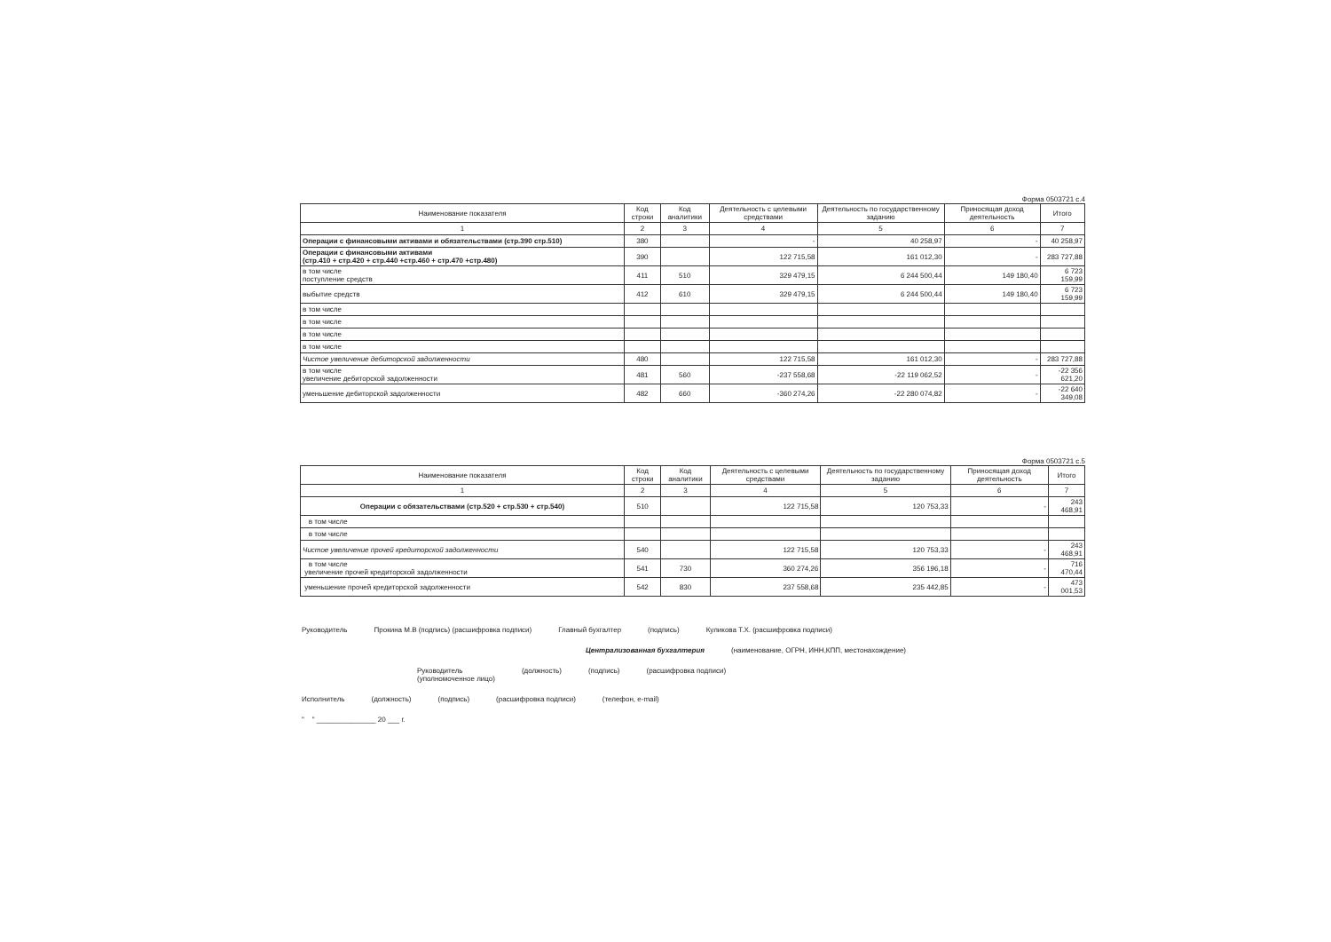Форма 0503721 с.4
| Наименование показателя | Код строки | Код аналитики | Деятельность с целевыми средствами | Деятельность по государственному заданию | Приносящая доход деятельность | Итого |
| --- | --- | --- | --- | --- | --- | --- |
| 1 | 2 | 3 | 4 | 5 | 6 | 7 |
| Операции с финансовыми активами и обязательствами (стр.390 стр.510) | 380 | | - | 40 258,97 | - | 40 258,97 |
| Операции с финансовыми активами (стр.410 + стр.420 + стр.440 +стр.460 + стр.470 +стр.480) | 390 | | 122 715,58 | 161 012,30 | - | 283 727,88 |
| в том числе поступление средств | 411 | 510 | 329 479,15 | 6 244 500,44 | 149 180,40 | 6 723 159,99 |
| выбытие средств | 412 | 610 | 329 479,15 | 6 244 500,44 | 149 180,40 | 6 723 159,99 |
| в том числе | | | | | | |
| в том числе | | | | | | |
| в том числе | | | | | | |
| в том числе | | | | | | |
| Чистое увеличение дебиторской задолженности | 480 | | 122 715,58 | 161 012,30 | - | 283 727,88 |
| в том числе увеличение дебиторской задолженности | 481 | 560 | -237 558,68 | -22 119 062,52 | - | -22 356 621,20 |
| уменьшение дебиторской задолженности | 482 | 660 | -360 274,26 | -22 280 074,82 | - | -22 640 349,08 |
Форма 0503721 с.5
| Наименование показателя | Код строки | Код аналитики | Деятельность с целевыми средствами | Деятельность по государственному заданию | Приносящая доход деятельность | Итого |
| --- | --- | --- | --- | --- | --- | --- |
| 1 | 2 | 3 | 4 | 5 | 6 | 7 |
| Операции с обязательствами (стр.520 + стр.530 + стр.540) | 510 | | 122 715,58 | 120 753,33 | - | 243 468,91 |
| в том числе | | | | | | |
| в том числе | | | | | | |
| Чистое увеличение прочей кредиторской задолженности | 540 | | 122 715,58 | 120 753,33 | - | 243 468,91 |
| в том числе увеличение прочей кредиторской задолженности | 541 | 730 | 360 274,26 | 356 196,18 | - | 716 470,44 |
| уменьшение прочей кредиторской задолженности | 542 | 830 | 237 558,68 | 235 442,85 | - | 473 001,53 |
Руководитель Прокина М.В (подпись) (расшифровка подписи) Главный бухгалтер (подпись) Куликова Т.Х. (расшифровка подписи)
Централизованная бухгалтерия (наименование, ОГРН, ИНН,КПП, местонахождение)
Руководитель
(уполномоченное лицо) (должность) (подпись) (расшифровка подписи)
Исполнитель (должность) (подпись) (расшифровка подписи) (телефон, e-mail)
" " _______________ 20 ___ г.